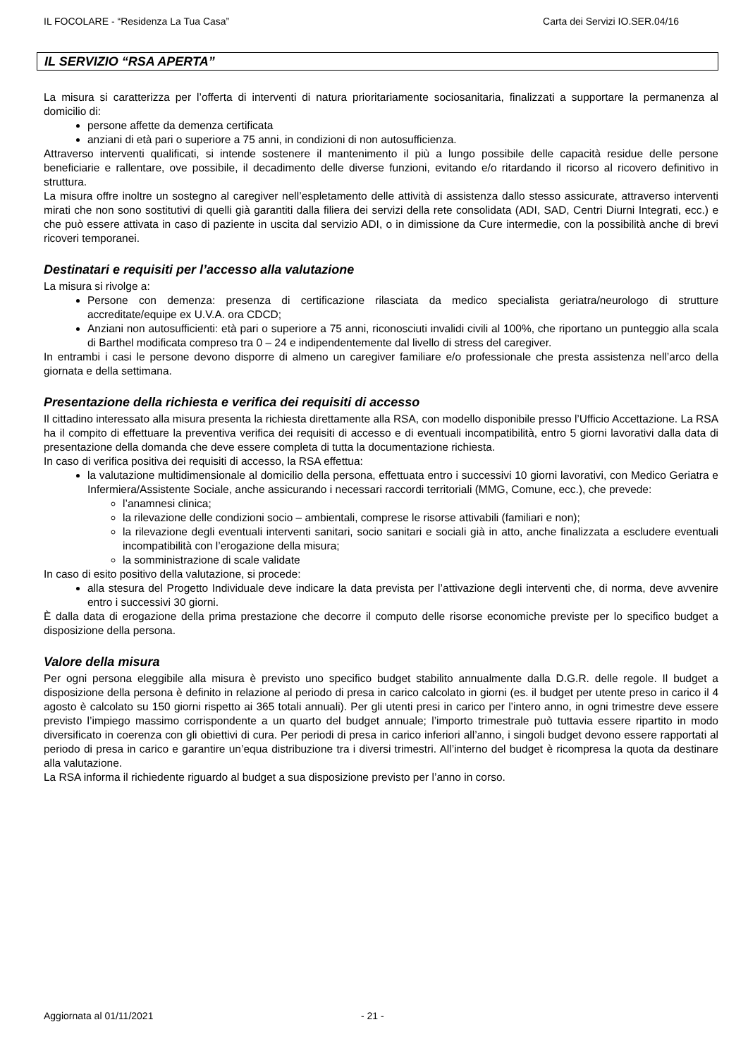IL FOCOLARE - “Residenza La Tua Casa” Carta dei Servizi IO.SER.04/16
IL SERVIZIO “RSA APERTA”
La misura si caratterizza per l’offerta di interventi di natura prioritariamente sociosanitaria, finalizzati a supportare la permanenza al domicilio di:
persone affette da demenza certificata
anziani di età pari o superiore a 75 anni, in condizioni di non autosufficienza.
Attraverso interventi qualificati, si intende sostenere il mantenimento il più a lungo possibile delle capacità residue delle persone beneficiarie e rallentare, ove possibile, il decadimento delle diverse funzioni, evitando e/o ritardando il ricorso al ricovero definitivo in struttura.
La misura offre inoltre un sostegno al caregiver nell’espletamento delle attività di assistenza dallo stesso assicurate, attraverso interventi mirati che non sono sostitutivi di quelli già garantiti dalla filiera dei servizi della rete consolidata (ADI, SAD, Centri Diurni Integrati, ecc.) e che può essere attivata in caso di paziente in uscita dal servizio ADI, o in dimissione da Cure intermedie, con la possibilità anche di brevi ricoveri temporanei.
Destinatari e requisiti per l’accesso alla valutazione
La misura si rivolge a:
Persone con demenza: presenza di certificazione rilasciata da medico specialista geriatra/neurologo di strutture accreditate/equipe ex U.V.A. ora CDCD;
Anziani non autosufficienti: età pari o superiore a 75 anni, riconosciuti invalidi civili al 100%, che riportano un punteggio alla scala di Barthel modificata compreso tra 0 – 24 e indipendentemente dal livello di stress del caregiver.
In entrambi i casi le persone devono disporre di almeno un caregiver familiare e/o professionale che presta assistenza nell’arco della giornata e della settimana.
Presentazione della richiesta e verifica dei requisiti di accesso
Il cittadino interessato alla misura presenta la richiesta direttamente alla RSA, con modello disponibile presso l’Ufficio Accettazione. La RSA ha il compito di effettuare la preventiva verifica dei requisiti di accesso e di eventuali incompatibilità, entro 5 giorni lavorativi dalla data di presentazione della domanda che deve essere completa di tutta la documentazione richiesta.
In caso di verifica positiva dei requisiti di accesso, la RSA effettua:
la valutazione multidimensionale al domicilio della persona, effettuata entro i successivi 10 giorni lavorativi, con Medico Geriatra e Infermiera/Assistente Sociale, anche assicurando i necessari raccordi territoriali (MMG, Comune, ecc.), che prevede:
l’anamnesi clinica;
la rilevazione delle condizioni socio – ambientali, comprese le risorse attivabili (familiari e non);
la rilevazione degli eventuali interventi sanitari, socio sanitari e sociali già in atto, anche finalizzata a escludere eventuali incompatibilità con l’erogazione della misura;
la somministrazione di scale validate
In caso di esito positivo della valutazione, si procede:
alla stesura del Progetto Individuale deve indicare la data prevista per l’attivazione degli interventi che, di norma, deve avvenire entro i successivi 30 giorni.
È dalla data di erogazione della prima prestazione che decorre il computo delle risorse economiche previste per lo specifico budget a disposizione della persona.
Valore della misura
Per ogni persona eleggibile alla misura è previsto uno specifico budget stabilito annualmente dalla D.G.R. delle regole. Il budget a disposizione della persona è definito in relazione al periodo di presa in carico calcolato in giorni (es. il budget per utente preso in carico il 4 agosto è calcolato su 150 giorni rispetto ai 365 totali annuali). Per gli utenti presi in carico per l’intero anno, in ogni trimestre deve essere previsto l’impiego massimo corrispondente a un quarto del budget annuale; l’importo trimestrale può tuttavia essere ripartito in modo diversificato in coerenza con gli obiettivi di cura. Per periodi di presa in carico inferiori all’anno, i singoli budget devono essere rapportati al periodo di presa in carico e garantire un’equa distribuzione tra i diversi trimestri. All’interno del budget è ricompresa la quota da destinare alla valutazione.
La RSA informa il richiedente riguardo al budget a sua disposizione previsto per l’anno in corso.
Aggiornata al 01/11/2021 - 21 -